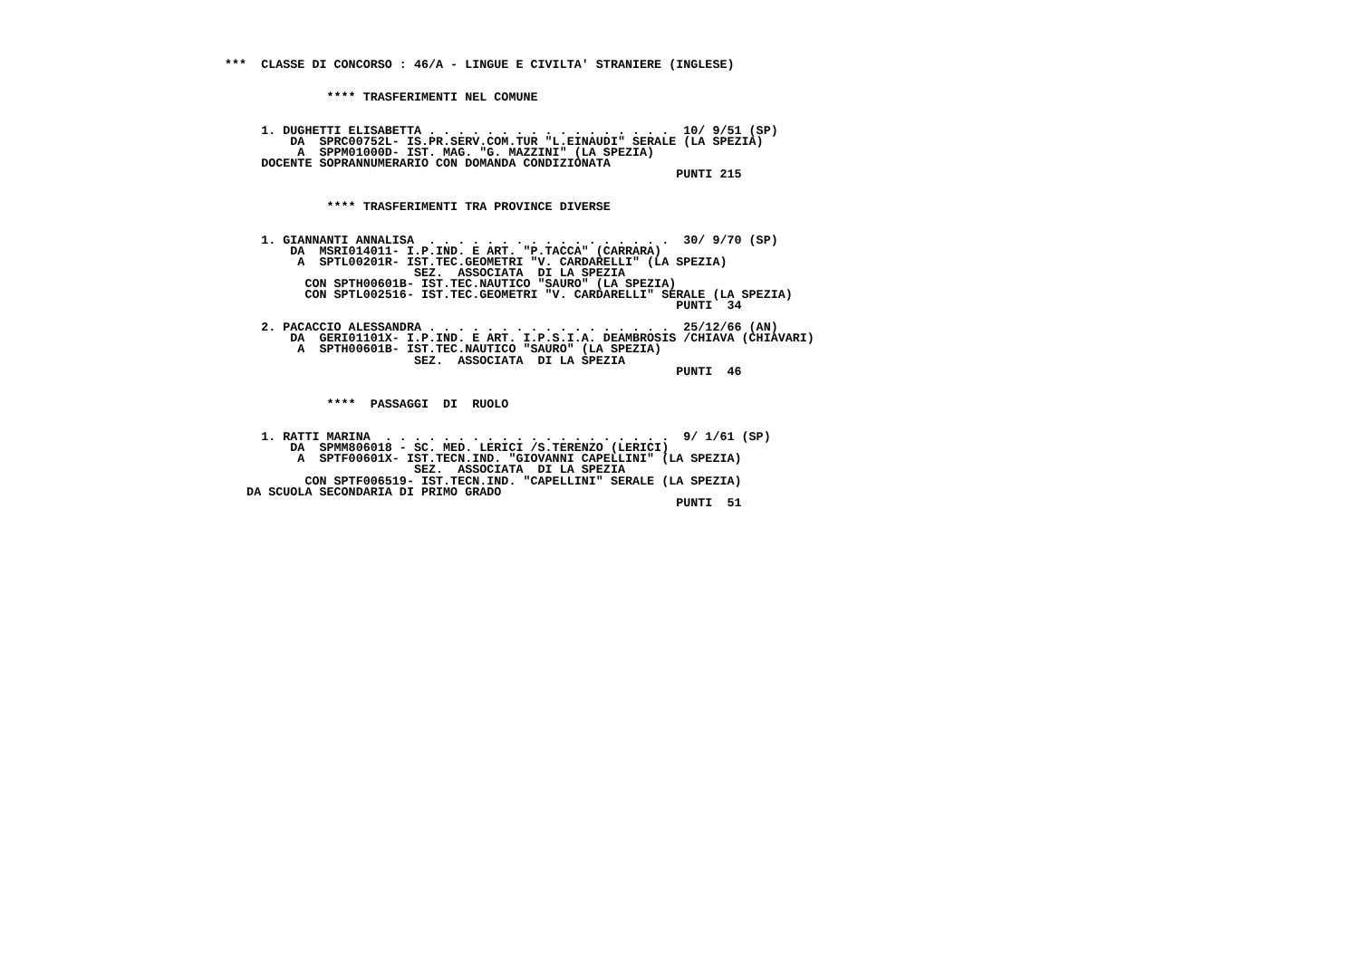***  CLASSE DI CONCORSO : 46/A - LINGUE E CIVILTA' STRANIERE (INGLESE)


              **** TRASFERIMENTI NEL COMUNE


     1. DUGHETTI ELISABETTA . . . . . . . . . . . . . . . . .  10/ 9/51 (SP)
         DA  SPRC00752L- IS.PR.SERV.COM.TUR "L.EINAUDI" SERALE (LA SPEZIA)
          A  SPPM01000D- IST. MAG. "G. MAZZINI" (LA SPEZIA)
     DOCENTE SOPRANNUMERARIO CON DOMANDA CONDIZIONATA
                                                              PUNTI 215


              **** TRASFERIMENTI TRA PROVINCE DIVERSE


     1. GIANNANTI ANNALISA  . . . . . . . . . . . . . . . . .  30/ 9/70 (SP)
         DA  MSRI014011- I.P.IND. E ART. "P.TACCA" (CARRARA)
          A  SPTL00201R- IST.TEC.GEOMETRI "V. CARDARELLI" (LA SPEZIA)
                          SEZ.  ASSOCIATA  DI LA SPEZIA
           CON SPTH00601B- IST.TEC.NAUTICO "SAURO" (LA SPEZIA)
           CON SPTL002516- IST.TEC.GEOMETRI "V. CARDARELLI" SERALE (LA SPEZIA)
                                                              PUNTI  34

     2. PACACCIO ALESSANDRA . . . . . . . . . . . . . . . . .  25/12/66 (AN)
         DA  GERI01101X- I.P.IND. E ART. I.P.S.I.A. DEAMBROSIS /CHIAVA (CHIAVARI)
          A  SPTH00601B- IST.TEC.NAUTICO "SAURO" (LA SPEZIA)
                          SEZ.  ASSOCIATA  DI LA SPEZIA
                                                              PUNTI  46


              ****  PASSAGGI  DI  RUOLO


     1. RATTI MARINA  . . . . . . . . . . . . . . . . . . . .  9/ 1/61 (SP)
         DA  SPMM806018 - SC. MED. LERICI /S.TERENZO (LERICI)
          A  SPTF00601X- IST.TECN.IND. "GIOVANNI CAPELLINI" (LA SPEZIA)
                          SEZ.  ASSOCIATA  DI LA SPEZIA
           CON SPTF006519- IST.TECN.IND. "CAPELLINI" SERALE (LA SPEZIA)
   DA SCUOLA SECONDARIA DI PRIMO GRADO
                                                              PUNTI  51